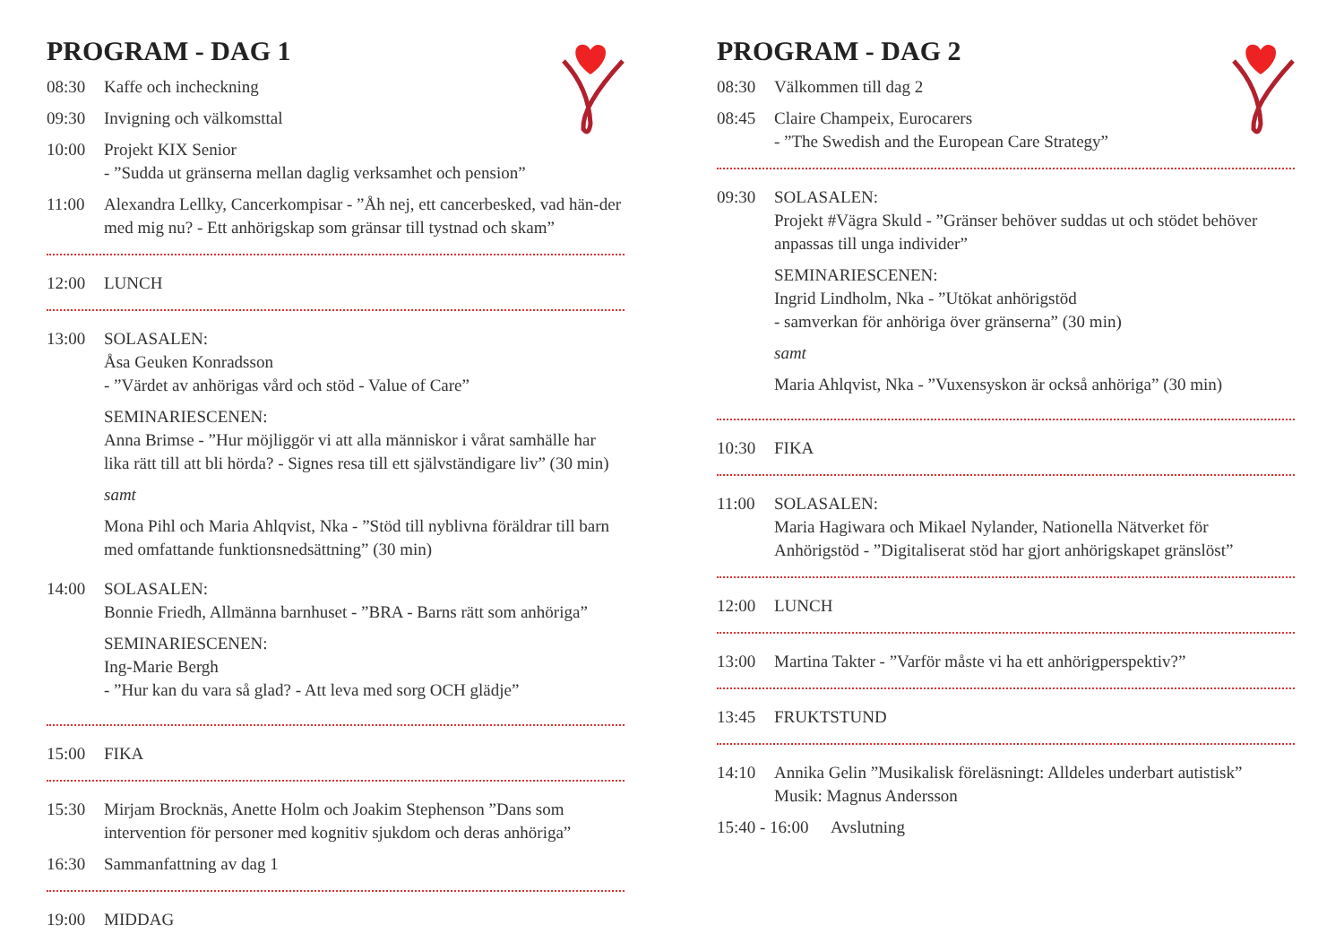PROGRAM - DAG 1
08:30 Kaffe och incheckning
09:30 Invigning och välkomsttal
10:00 Projekt KIX Senior
- ”Sudda ut gränserna mellan daglig verksamhet och pension”
11:00 Alexandra Lellky, Cancerkompisar - ”Åh nej, ett cancerbesked, vad hän-der med mig nu? - Ett anhörigskap som gränsar till tystnad och skam”
12:00 LUNCH
13:00 SOLASALEN:
Åsa Geuken Konradsson
- ”Värdet av anhörigas vård och stöd - Value of Care”
SEMINARIESCENEN:
Anna Brimse - ”Hur möjliggör vi att alla människor i vårat samhälle har lika rätt till att bli hörda? - Signes resa till ett självständigare liv” (30 min)
samt
Mona Pihl och Maria Ahlqvist, Nka - ”Stöd till nyblivna föräldrar till barn med omfattande funktionsnedsättning” (30 min)
14:00 SOLASALEN:
Bonnie Friedh, Allmänna barnhuset - ”BRA - Barns rätt som anhöriga”
SEMINARIESCENEN:
Ing-Marie Bergh
- ”Hur kan du vara så glad? - Att leva med sorg OCH glädje”
15:00 FIKA
15:30 Mirjam Brocknäs, Anette Holm och Joakim Stephenson ”Dans som intervention för personer med kognitiv sjukdom och deras anhöriga”
16:30 Sammanfattning av dag 1
19:00 MIDDAG
PROGRAM - DAG 2
08:30 Välkommen till dag 2
08:45 Claire Champeix, Eurocarers
- ”The Swedish and the European Care Strategy”
09:30 SOLASALEN:
Projekt #Vägra Skuld - ”Gränser behöver suddas ut och stödet behöver anpassas till unga individer”
SEMINARIESCENEN:
Ingrid Lindholm, Nka - ”Utökat anhörigstöd
- samverkan för anhöriga över gränserna” (30 min)
samt
Maria Ahlqvist, Nka - ”Vuxensyskon är också anhöriga” (30 min)
10:30 FIKA
11:00 SOLASALEN:
Maria Hagiwara och Mikael Nylander, Nationella Nätverket för Anhörigstöd - ”Digitaliserat stöd har gjort anhörigskapet gränslöst”
12:00 LUNCH
13:00 Martina Takter - ”Varför måste vi ha ett anhörigperspektiv?”
13:45 FRUKTSTUND
14:10 Annika Gelin ”Musikalisk föreläsningt: Alldeles underbart autistisk”
Musik: Magnus Andersson
15:40 - 16:00
Avslutning